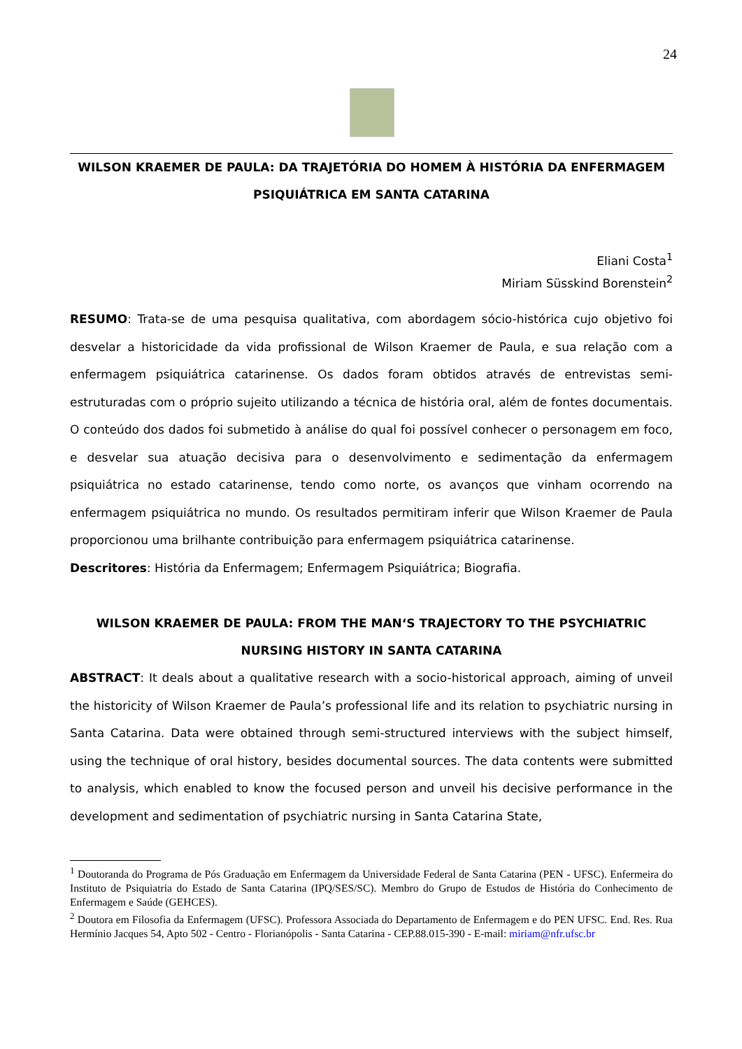24
WILSON KRAEMER DE PAULA: DA TRAJETÓRIA DO HOMEM À HISTÓRIA DA ENFERMAGEM PSIQUIÁTRICA EM SANTA CATARINA
Eliani Costa<sup>1</sup>
Miriam Süsskind Borenstein<sup>2</sup>
RESUMO: Trata-se de uma pesquisa qualitativa, com abordagem sócio-histórica cujo objetivo foi desvelar a historicidade da vida profissional de Wilson Kraemer de Paula, e sua relação com a enfermagem psiquiátrica catarinense. Os dados foram obtidos através de entrevistas semi-estruturadas com o próprio sujeito utilizando a técnica de história oral, além de fontes documentais. O conteúdo dos dados foi submetido à análise do qual foi possível conhecer o personagem em foco, e desvelar sua atuação decisiva para o desenvolvimento e sedimentação da enfermagem psiquiátrica no estado catarinense, tendo como norte, os avanços que vinham ocorrendo na enfermagem psiquiátrica no mundo. Os resultados permitiram inferir que Wilson Kraemer de Paula proporcionou uma brilhante contribuição para enfermagem psiquiátrica catarinense.
Descritores: História da Enfermagem; Enfermagem Psiquiátrica; Biografia.
WILSON KRAEMER DE PAULA: FROM THE MAN‘S TRAJECTORY TO THE PSYCHIATRIC NURSING HISTORY IN SANTA CATARINA
ABSTRACT: It deals about a qualitative research with a socio-historical approach, aiming of unveil the historicity of Wilson Kraemer de Paula’s professional life and its relation to psychiatric nursing in Santa Catarina. Data were obtained through semi-structured interviews with the subject himself, using the technique of oral history, besides documental sources. The data contents were submitted to analysis, which enabled to know the focused person and unveil his decisive performance in the development and sedimentation of psychiatric nursing in Santa Catarina State,
<sup>1</sup> Doutoranda do Programa de Pós Graduação em Enfermagem da Universidade Federal de Santa Catarina (PEN - UFSC). Enfermeira do Instituto de Psiquiatria do Estado de Santa Catarina (IPQ/SES/SC). Membro do Grupo de Estudos de História do Conhecimento de Enfermagem e Saúde (GEHCES).
<sup>2</sup> Doutora em Filosofia da Enfermagem (UFSC). Professora Associada do Departamento de Enfermagem e do PEN UFSC. End. Res. Rua Hermínio Jacques 54, Apto 502 - Centro - Florianópolis - Santa Catarina - CEP.88.015-390 - E-mail: miriam@nfr.ufsc.br